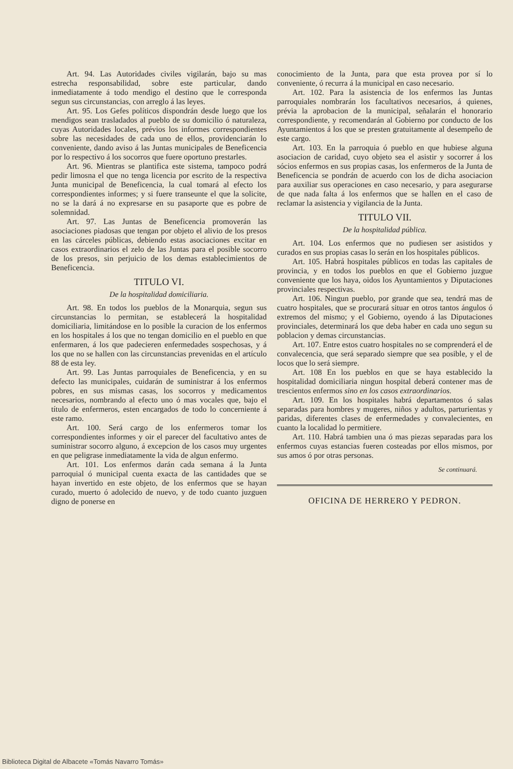Art. 94. Las Autoridades civiles vigilarán, bajo su mas estrecha responsabilidad, sobre este particular, dando inmediatamente á todo mendigo el destino que le corresponda segun sus circunstancias, con arreglo á las leyes.
Art. 95. Los Gefes políticos dispondrán desde luego que los mendigos sean trasladados al pueblo de su domicilio ó naturaleza, cuyas Autoridades locales, prévios los informes correspondientes sobre las necesidades de cada uno de ellos, providenciarán lo conveniente, dando aviso á las Juntas municipales de Beneficencia por lo respectivo á los socorros que fuere oportuno prestarles.
Art. 96. Mientras se plantifica este sistema, tampoco podrá pedir limosna el que no tenga licencia por escrito de la respectiva Junta municipal de Beneficencia, la cual tomará al efecto los correspondientes informes; y si fuere transeunte el que la solicite, no se la dará á no expresarse en su pasaporte que es pobre de solemnidad.
Art. 97. Las Juntas de Beneficencia promoverán las asociaciones piadosas que tengan por objeto el alivio de los presos en las cárceles públicas, debiendo estas asociaciones excitar en casos extraordinarios el zelo de las Juntas para el posible socorro de los presos, sin perjuicio de los demas establecimientos de Beneficencia.
TITULO VI.
De la hospitalidad domiciliaria.
Art. 98. En todos los pueblos de la Monarquia, segun sus circunstancias lo permitan, se establecerá la hospitalidad domiciliaria, limitándose en lo posible la curacion de los enfermos en los hospitales á los que no tengan domicilio en el pueblo en que enfermaren, á los que padecieren enfermedades sospechosas, y á los que no se hallen con las circunstancias prevenidas en el artículo 88 de esta ley.
Art. 99. Las Juntas parroquiales de Beneficencia, y en su defecto las municipales, cuidarán de suministrar á los enfermos pobres, en sus mismas casas, los socorros y medicamentos necesarios, nombrando al efecto uno ó mas vocales que, bajo el título de enfermeros, esten encargados de todo lo concerniente á este ramo.
Art. 100. Será cargo de los enfermeros tomar los correspondientes informes y oir el parecer del facultativo antes de suministrar socorro alguno, á excepcion de los casos muy urgentes en que peligrase inmediatamente la vida de algun enfermo.
Art. 101. Los enfermos darán cada semana á la Junta parroquial ó municipal cuenta exacta de las cantidades que se hayan invertido en este objeto, de los enfermos que se hayan curado, muerto ó adolecido de nuevo, y de todo cuanto juzguen digno de ponerse en
conocimiento de la Junta, para que esta provea por sí lo conveniente, ó recurra á la municipal en caso necesario.
Art. 102. Para la asistencia de los enfermos las Juntas parroquiales nombrarán los facultativos necesarios, á quienes, prévia la aprobacion de la municipal, señalarán el honorario correspondiente, y recomendarán al Gobierno por conducto de los Ayuntamientos á los que se presten gratuitamente al desempeño de este cargo.
Art. 103. En la parroquia ó pueblo en que hubiese alguna asociacion de caridad, cuyo objeto sea el asistir y socorrer á los sócios enfermos en sus propias casas, los enfermeros de la Junta de Beneficencia se pondrán de acuerdo con los de dicha asociacion para auxiliar sus operaciones en caso necesario, y para asegurarse de que nada falta á los enfermos que se hallen en el caso de reclamar la asistencia y vigilancia de la Junta.
TITULO VII.
De la hospitalidad pública.
Art. 104. Los enfermos que no pudiesen ser asistidos y curados en sus propias casas lo serán en los hospitales públicos.
Art. 105. Habrá hospitales públicos en todas las capitales de provincia, y en todos los pueblos en que el Gobierno juzgue conveniente que los haya, oidos los Ayuntamientos y Diputaciones provinciales respectivas.
Art. 106. Ningun pueblo, por grande que sea, tendrá mas de cuatro hospitales, que se procurará situar en otros tantos ángulos ó extremos del mismo; y el Gobierno, oyendo á las Diputaciones provinciales, determinará los que deba haber en cada uno segun su poblacion y demas circunstancias.
Art. 107. Entre estos cuatro hospitales no se comprenderá el de convalecencia, que será separado siempre que sea posible, y el de locos que lo será siempre.
Art. 108 En los pueblos en que se haya establecido la hospitalidad domiciliaria ningun hospital deberá contener mas de trescientos enfermos sino en los casos extraordinarios.
Art. 109. En los hospitales habrá departamentos ó salas separadas para hombres y mugeres, niños y adultos, parturientas y paridas, diferentes clases de enfermedades y convalecientes, en cuanto la localidad lo permitiere.
Art. 110. Habrá tambien una ó mas piezas separadas para los enfermos cuyas estancias fueren costeadas por ellos mismos, por sus amos ó por otras personas.
Se continuará.
OFICINA DE HERRERO Y PEDRON.
Biblioteca Digital de Albacete «Tomás Navarro Tomás»